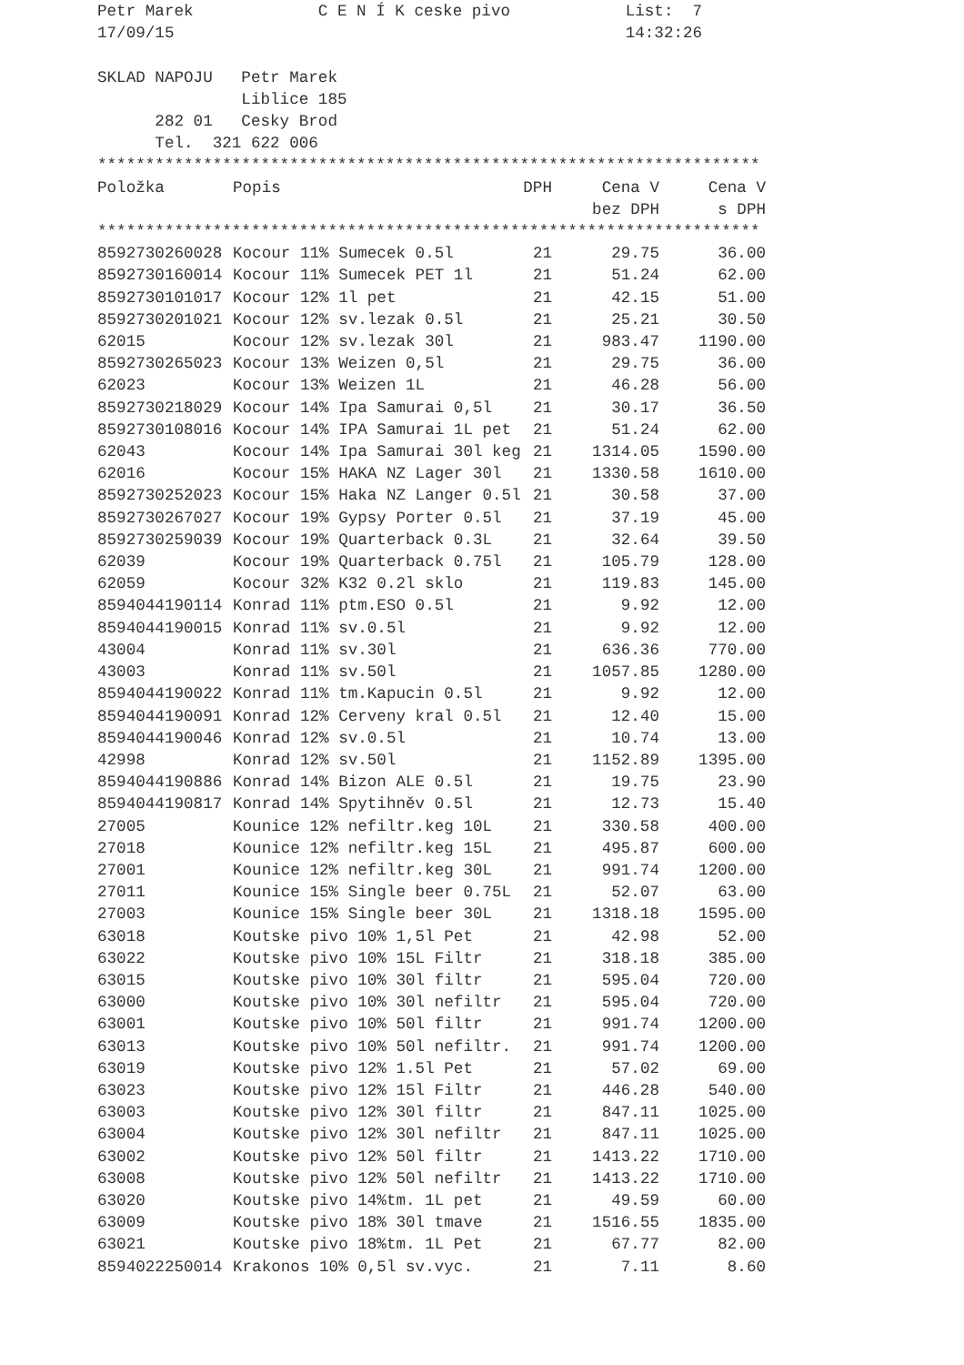Petr Marek             C E N Í K ceske pivo            List:  7
17/09/15                                               14:32:26

SKLAD NAPOJU   Petr Marek
               Liblice 185
      282 01   Cesky Brod
      Tel.  321 622 006
*********************************************************************
| Položka | Popis | DPH | Cena V | Cena V |
| --- | --- | --- | --- | --- |
| | | | bez DPH | s DPH |
*********************************************************************
| 8592730260028 | Kocour 11% Sumecek 0.5l | 21 | 29.75 | 36.00 |
| 8592730160014 | Kocour 11% Sumecek PET 1l | 21 | 51.24 | 62.00 |
| 8592730101017 | Kocour 12% 1l pet | 21 | 42.15 | 51.00 |
| 8592730201021 | Kocour 12% sv.lezak 0.5l | 21 | 25.21 | 30.50 |
| 62015 | Kocour 12% sv.lezak 30l | 21 | 983.47 | 1190.00 |
| 8592730265023 | Kocour 13% Weizen 0,5l | 21 | 29.75 | 36.00 |
| 62023 | Kocour 13% Weizen 1L | 21 | 46.28 | 56.00 |
| 8592730218029 | Kocour 14% Ipa Samurai 0,5l | 21 | 30.17 | 36.50 |
| 8592730108016 | Kocour 14% IPA Samurai 1L pet | 21 | 51.24 | 62.00 |
| 62043 | Kocour 14% Ipa Samurai 30l keg | 21 | 1314.05 | 1590.00 |
| 62016 | Kocour 15% HAKA NZ Lager 30l | 21 | 1330.58 | 1610.00 |
| 8592730252023 | Kocour 15% Haka NZ Langer 0.5l | 21 | 30.58 | 37.00 |
| 8592730267027 | Kocour 19% Gypsy Porter 0.5l | 21 | 37.19 | 45.00 |
| 8592730259039 | Kocour 19% Quarterback 0.3L | 21 | 32.64 | 39.50 |
| 62039 | Kocour 19% Quarterback 0.75l | 21 | 105.79 | 128.00 |
| 62059 | Kocour 32% K32 0.2l sklo | 21 | 119.83 | 145.00 |
| 8594044190114 | Konrad 11% ptm.ESO 0.5l | 21 | 9.92 | 12.00 |
| 8594044190015 | Konrad 11% sv.0.5l | 21 | 9.92 | 12.00 |
| 43004 | Konrad 11% sv.30l | 21 | 636.36 | 770.00 |
| 43003 | Konrad 11% sv.50l | 21 | 1057.85 | 1280.00 |
| 8594044190022 | Konrad 11% tm.Kapucin 0.5l | 21 | 9.92 | 12.00 |
| 8594044190091 | Konrad 12% Cerveny kral 0.5l | 21 | 12.40 | 15.00 |
| 8594044190046 | Konrad 12% sv.0.5l | 21 | 10.74 | 13.00 |
| 42998 | Konrad 12% sv.50l | 21 | 1152.89 | 1395.00 |
| 8594044190886 | Konrad 14% Bizon ALE 0.5l | 21 | 19.75 | 23.90 |
| 8594044190817 | Konrad 14% Spytihněv 0.5l | 21 | 12.73 | 15.40 |
| 27005 | Kounice 12% nefiltr.keg 10L | 21 | 330.58 | 400.00 |
| 27018 | Kounice 12% nefiltr.keg 15L | 21 | 495.87 | 600.00 |
| 27001 | Kounice 12% nefiltr.keg 30L | 21 | 991.74 | 1200.00 |
| 27011 | Kounice 15% Single beer 0.75L | 21 | 52.07 | 63.00 |
| 27003 | Kounice 15% Single beer 30L | 21 | 1318.18 | 1595.00 |
| 63018 | Koutske pivo 10% 1,5l Pet | 21 | 42.98 | 52.00 |
| 63022 | Koutske pivo 10% 15L Filtr | 21 | 318.18 | 385.00 |
| 63015 | Koutske pivo 10% 30l filtr | 21 | 595.04 | 720.00 |
| 63000 | Koutske pivo 10% 30l nefiltr | 21 | 595.04 | 720.00 |
| 63001 | Koutske pivo 10% 50l filtr | 21 | 991.74 | 1200.00 |
| 63013 | Koutske pivo 10% 50l nefiltr. | 21 | 991.74 | 1200.00 |
| 63019 | Koutske pivo 12% 1.5l Pet | 21 | 57.02 | 69.00 |
| 63023 | Koutske pivo 12% 15l Filtr | 21 | 446.28 | 540.00 |
| 63003 | Koutske pivo 12% 30l filtr | 21 | 847.11 | 1025.00 |
| 63004 | Koutske pivo 12% 30l nefiltr | 21 | 847.11 | 1025.00 |
| 63002 | Koutske pivo 12% 50l filtr | 21 | 1413.22 | 1710.00 |
| 63008 | Koutske pivo 12% 50l nefiltr | 21 | 1413.22 | 1710.00 |
| 63020 | Koutske pivo 14%tm. 1L pet | 21 | 49.59 | 60.00 |
| 63009 | Koutske pivo 18% 30l tmave | 21 | 1516.55 | 1835.00 |
| 63021 | Koutske pivo 18%tm. 1L Pet | 21 | 67.77 | 82.00 |
| 8594022250014 | Krakonos 10% 0,5l sv.vyc. | 21 | 7.11 | 8.60 |